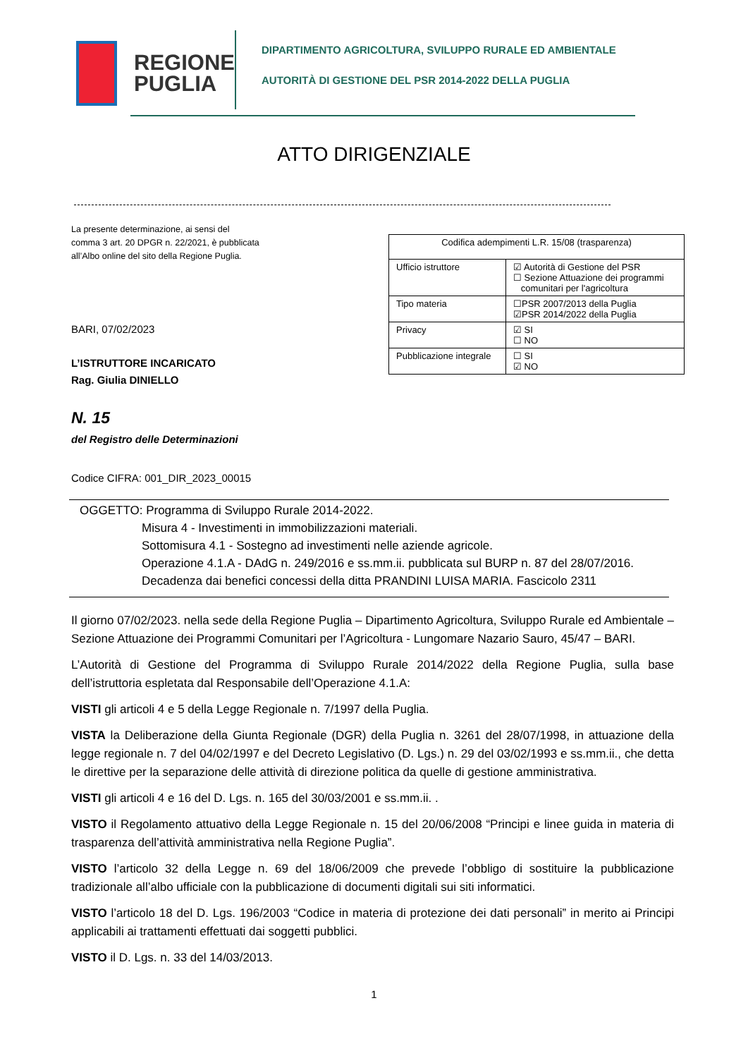REGIONE
PUGLIA
DIPARTIMENTO AGRICOLTURA, SVILUPPO RURALE ED AMBIENTALE
AUTORITÀ DI GESTIONE DEL PSR 2014-2022 DELLA PUGLIA
ATTO DIRIGENZIALE
La presente determinazione, ai sensi del
comma 3 art. 20 DPGR n. 22/2021, è pubblicata
all’Albo online del sito della Regione Puglia.
BARI, 07/02/2023
L’ISTRUTTORE INCARICATO
Rag. Giulia DINIELLO
| Codifica adempimenti L.R. 15/08 (trasparenza) | |
| Ufficio istruttore | ☑ Autorità di Gestione del PSR ☐ Sezione Attuazione dei programmi comunitari per l'agricoltura |
| Tipo materia | ☐PSR 2007/2013 della Puglia ☑PSR 2014/2022 della Puglia |
| Privacy | ☑ SI ☐ NO |
| Pubblicazione integrale | ☐ SI ☑ NO |
N. 15
del Registro delle Determinazioni
Codice CIFRA: 001_DIR_2023_00015
OGGETTO: Programma di Sviluppo Rurale 2014-2022.
Misura 4 - Investimenti in immobilizzazioni materiali.
Sottomisura 4.1 - Sostegno ad investimenti nelle aziende agricole.
Operazione 4.1.A - DAdG n. 249/2016 e ss.mm.ii. pubblicata sul BURP n. 87 del 28/07/2016.
Decadenza dai benefici concessi della ditta PRANDINI LUISA MARIA. Fascicolo 2311
Il giorno 07/02/2023. nella sede della Regione Puglia – Dipartimento Agricoltura, Sviluppo Rurale ed Ambientale – Sezione Attuazione dei Programmi Comunitari per l’Agricoltura - Lungomare Nazario Sauro, 45/47 – BARI.
L’Autorità di Gestione del Programma di Sviluppo Rurale 2014/2022 della Regione Puglia, sulla base dell’istruttoria espletata dal Responsabile dell’Operazione 4.1.A:
VISTI gli articoli 4 e 5 della Legge Regionale n. 7/1997 della Puglia.
VISTA la Deliberazione della Giunta Regionale (DGR) della Puglia n. 3261 del 28/07/1998, in attuazione della legge regionale n. 7 del 04/02/1997 e del Decreto Legislativo (D. Lgs.) n. 29 del 03/02/1993 e ss.mm.ii., che detta le direttive per la separazione delle attività di direzione politica da quelle di gestione amministrativa.
VISTI gli articoli 4 e 16 del D. Lgs. n. 165 del 30/03/2001 e ss.mm.ii. .
VISTO il Regolamento attuativo della Legge Regionale n. 15 del 20/06/2008 “Principi e linee guida in materia di trasparenza dell’attività amministrativa nella Regione Puglia”.
VISTO l’articolo 32 della Legge n. 69 del 18/06/2009 che prevede l’obbligo di sostituire la pubblicazione tradizionale all’albo ufficiale con la pubblicazione di documenti digitali sui siti informatici.
VISTO l’articolo 18 del D. Lgs. 196/2003 “Codice in materia di protezione dei dati personali” in merito ai Principi applicabili ai trattamenti effettuati dai soggetti pubblici.
VISTO il D. Lgs. n. 33 del 14/03/2013.
1